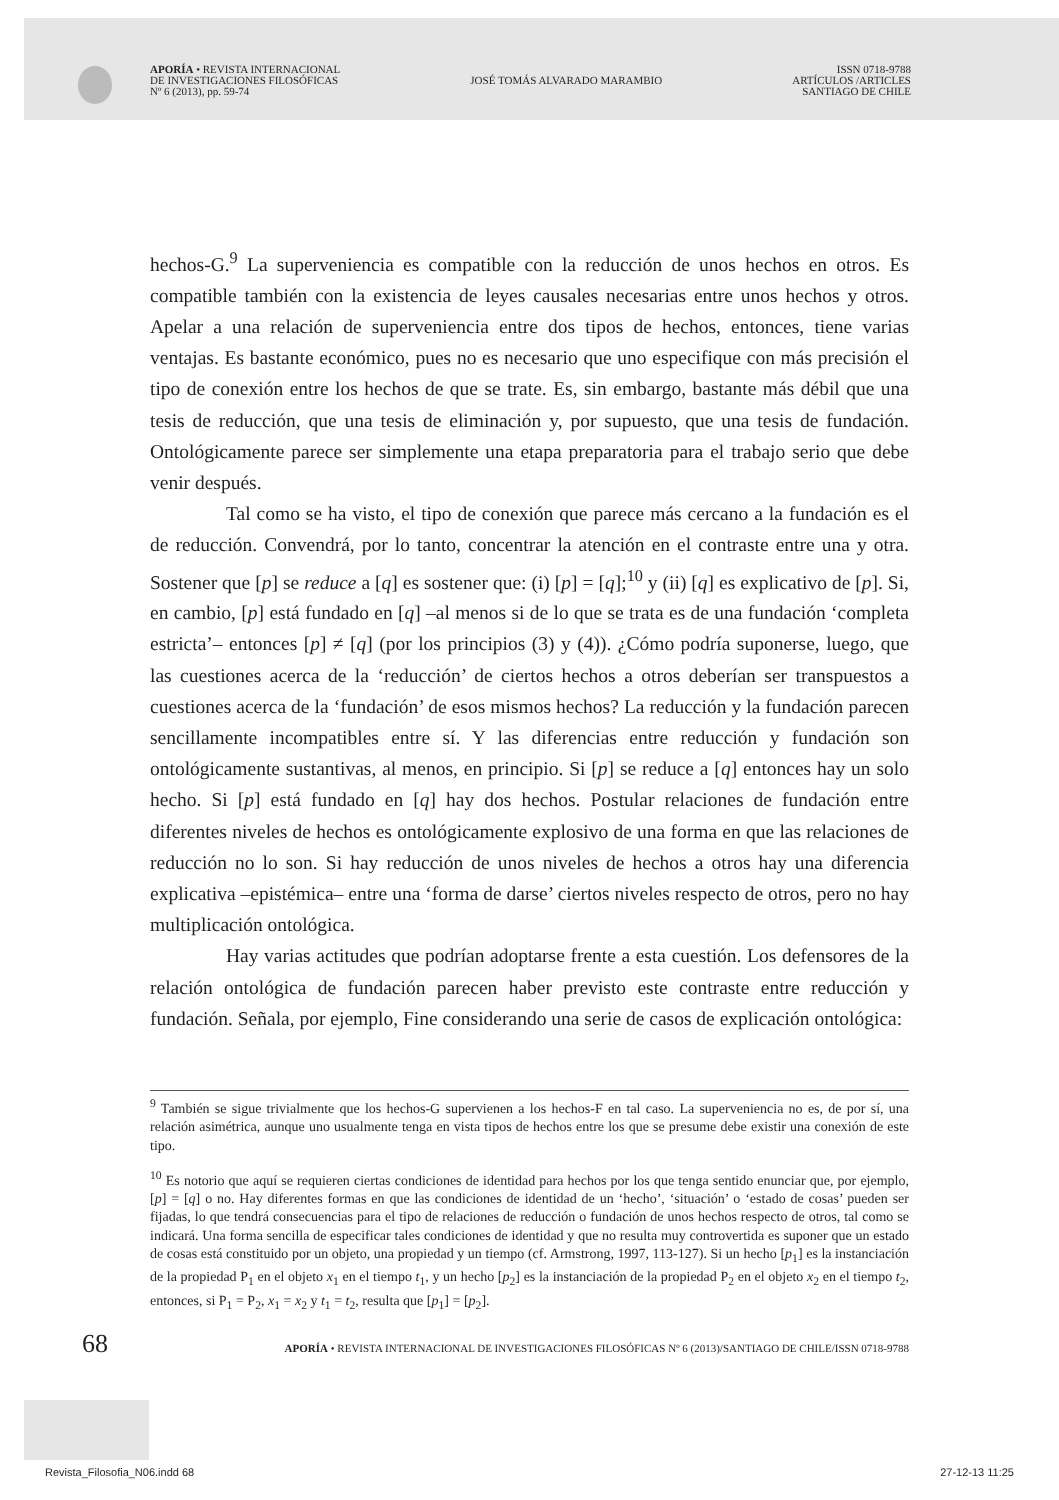APORÍA • REVISTA INTERNACIONAL
DE INVESTIGACIONES FILOSÓFICAS
Nº 6 (2013), pp. 59-74
JOSÉ TOMÁS ALVARADO MARAMBIO
ISSN 0718-9788
ARTÍCULOS /ARTICLES
SANTIAGO DE CHILE
hechos-G.<sup>9</sup> La superveniencia es compatible con la reducción de unos hechos en otros. Es compatible también con la existencia de leyes causales necesarias entre unos hechos y otros. Apelar a una relación de superveniencia entre dos tipos de hechos, entonces, tiene varias ventajas. Es bastante económico, pues no es necesario que uno especifique con más precisión el tipo de conexión entre los hechos de que se trate. Es, sin embargo, bastante más débil que una tesis de reducción, que una tesis de eliminación y, por supuesto, que una tesis de fundación. Ontológicamente parece ser simplemente una etapa preparatoria para el trabajo serio que debe venir después.
Tal como se ha visto, el tipo de conexión que parece más cercano a la fundación es el de reducción. Convendrá, por lo tanto, concentrar la atención en el contraste entre una y otra. Sostener que [p] se reduce a [q] es sostener que: (i) [p] = [q];<sup>10</sup> y (ii) [q] es explicativo de [p]. Si, en cambio, [p] está fundado en [q] –al menos si de lo que se trata es de una fundación ‘completa estricta’– entonces [p] ≠ [q] (por los principios (3) y (4)). ¿Cómo podría suponerse, luego, que las cuestiones acerca de la ‘reducción’ de ciertos hechos a otros deberían ser transpuestos a cuestiones acerca de la ‘fundación’ de esos mismos hechos? La reducción y la fundación parecen sencillamente incompatibles entre sí. Y las diferencias entre reducción y fundación son ontológicamente sustantivas, al menos, en principio. Si [p] se reduce a [q] entonces hay un solo hecho. Si [p] está fundado en [q] hay dos hechos. Postular relaciones de fundación entre diferentes niveles de hechos es ontológicamente explosivo de una forma en que las relaciones de reducción no lo son. Si hay reducción de unos niveles de hechos a otros hay una diferencia explicativa –epistémica– entre una ‘forma de darse’ ciertos niveles respecto de otros, pero no hay multiplicación ontológica.
Hay varias actitudes que podrían adoptarse frente a esta cuestión. Los defensores de la relación ontológica de fundación parecen haber previsto este contraste entre reducción y fundación. Señala, por ejemplo, Fine considerando una serie de casos de explicación ontológica:
<sup>9</sup> También se sigue trivialmente que los hechos-G supervienen a los hechos-F en tal caso. La superveniencia no es, de por sí, una relación asimétrica, aunque uno usualmente tenga en vista tipos de hechos entre los que se presume debe existir una conexión de este tipo.
<sup>10</sup> Es notorio que aquí se requieren ciertas condiciones de identidad para hechos por los que tenga sentido enunciar que, por ejemplo, [p] = [q] o no. Hay diferentes formas en que las condiciones de identidad de un ‘hecho’, ‘situación’ o ‘estado de cosas’ pueden ser fijadas, lo que tendrá consecuencias para el tipo de relaciones de reducción o fundación de unos hechos respecto de otros, tal como se indicará. Una forma sencilla de especificar tales condiciones de identidad y que no resulta muy controvertida es suponer que un estado de cosas está constituido por un objeto, una propiedad y un tiempo (cf. Armstrong, 1997, 113-127). Si un hecho [p<sub>1</sub>] es la instanciación de la propiedad P<sub>1</sub> en el objeto x<sub>1</sub> en el tiempo t<sub>1</sub>, y un hecho [p<sub>2</sub>] es la instanciación de la propiedad P<sub>2</sub> en el objeto x<sub>2</sub> en el tiempo t<sub>2</sub>, entonces, si P<sub>1</sub> = P<sub>2</sub>, x<sub>1</sub> = x<sub>2</sub> y t<sub>1</sub> = t<sub>2</sub>, resulta que [p<sub>1</sub>] = [p<sub>2</sub>].
68 APORÍA • REVISTA INTERNACIONAL DE INVESTIGACIONES FILOSÓFICAS Nº 6 (2013)/SANTIAGO DE CHILE/ISSN 0718-9788
Revista_Filosofia_N06.indd 68 27-12-13 11:25